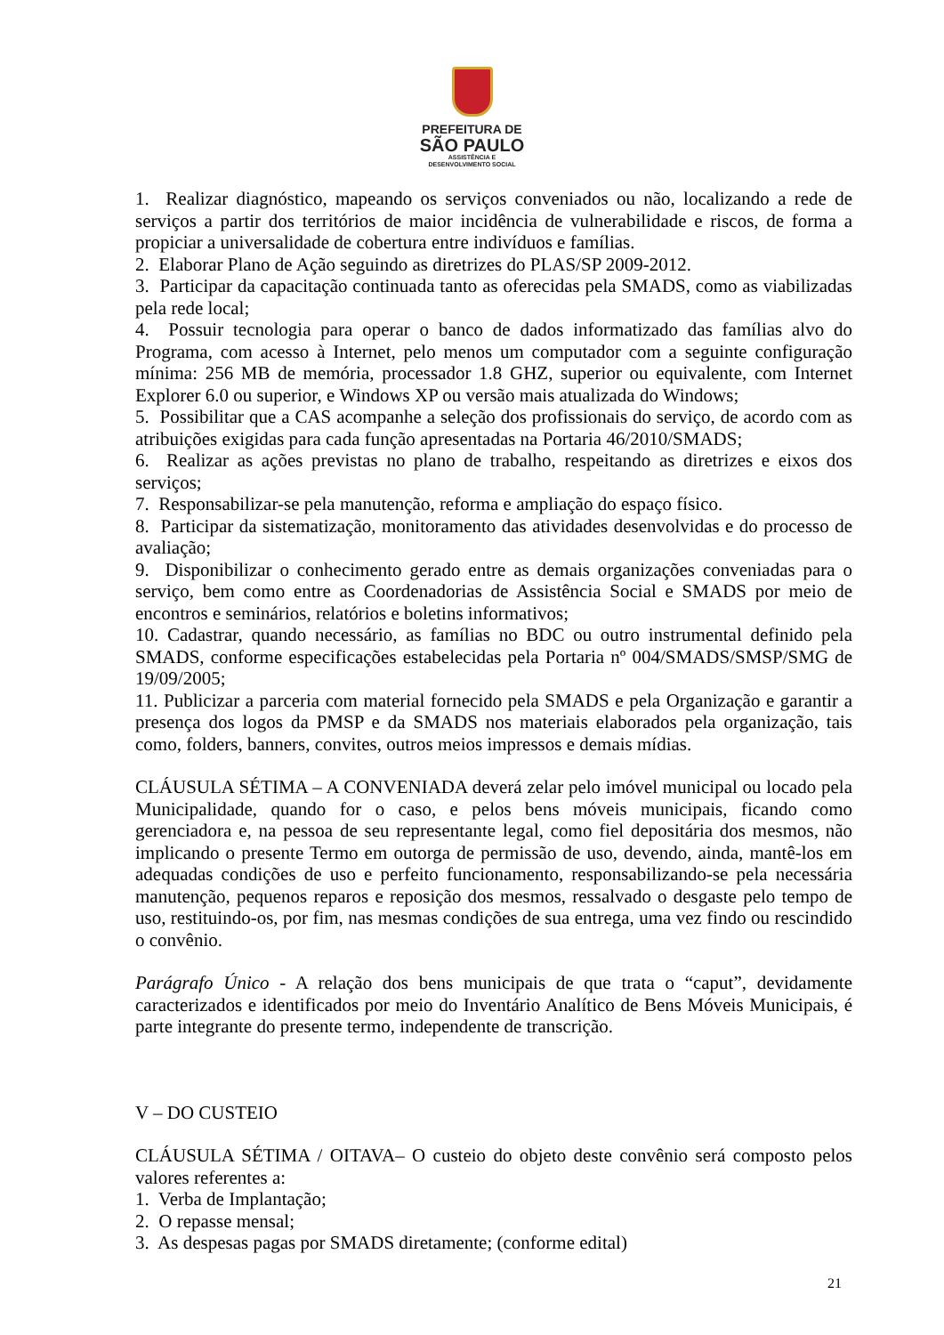PREFEITURA DE
SÃO PAULO
ASSISTÊNCIA E
DESENVOLVIMENTO SOCIAL
1. Realizar diagnóstico, mapeando os serviços conveniados ou não, localizando a rede de serviços a partir dos territórios de maior incidência de vulnerabilidade e riscos, de forma a propiciar a universalidade de cobertura entre indivíduos e famílias.
2. Elaborar Plano de Ação seguindo as diretrizes do PLAS/SP 2009-2012.
3. Participar da capacitação continuada tanto as oferecidas pela SMADS, como as viabilizadas pela rede local;
4. Possuir tecnologia para operar o banco de dados informatizado das famílias alvo do Programa, com acesso à Internet, pelo menos um computador com a seguinte configuração mínima: 256 MB de memória, processador 1.8 GHZ, superior ou equivalente, com Internet Explorer 6.0 ou superior, e Windows XP ou versão mais atualizada do Windows;
5. Possibilitar que a CAS acompanhe a seleção dos profissionais do serviço, de acordo com as atribuições exigidas para cada função apresentadas na Portaria 46/2010/SMADS;
6. Realizar as ações previstas no plano de trabalho, respeitando as diretrizes e eixos dos serviços;
7. Responsabilizar-se pela manutenção, reforma e ampliação do espaço físico.
8. Participar da sistematização, monitoramento das atividades desenvolvidas e do processo de avaliação;
9. Disponibilizar o conhecimento gerado entre as demais organizações conveniadas para o serviço, bem como entre as Coordenadorias de Assistência Social e SMADS por meio de encontros e seminários, relatórios e boletins informativos;
10. Cadastrar, quando necessário, as famílias no BDC ou outro instrumental definido pela SMADS, conforme especificações estabelecidas pela Portaria nº 004/SMADS/SMSP/SMG de 19/09/2005;
11. Publicizar a parceria com material fornecido pela SMADS e pela Organização e garantir a presença dos logos da PMSP e da SMADS nos materiais elaborados pela organização, tais como, folders, banners, convites, outros meios impressos e demais mídias.
CLÁUSULA SÉTIMA – A CONVENIADA deverá zelar pelo imóvel municipal ou locado pela Municipalidade, quando for o caso, e pelos bens móveis municipais, ficando como gerenciadora e, na pessoa de seu representante legal, como fiel depositária dos mesmos, não implicando o presente Termo em outorga de permissão de uso, devendo, ainda, mantê-los em adequadas condições de uso e perfeito funcionamento, responsabilizando-se pela necessária manutenção, pequenos reparos e reposição dos mesmos, ressalvado o desgaste pelo tempo de uso, restituindo-os, por fim, nas mesmas condições de sua entrega, uma vez findo ou rescindido o convênio.
Parágrafo Único - A relação dos bens municipais de que trata o “caput”, devidamente caracterizados e identificados por meio do Inventário Analítico de Bens Móveis Municipais, é parte integrante do presente termo, independente de transcrição.
V – DO CUSTEIO
CLÁUSULA SÉTIMA / OITAVA– O custeio do objeto deste convênio será composto pelos valores referentes a:
1. Verba de Implantação;
2. O repasse mensal;
3. As despesas pagas por SMADS diretamente; (conforme edital)
21